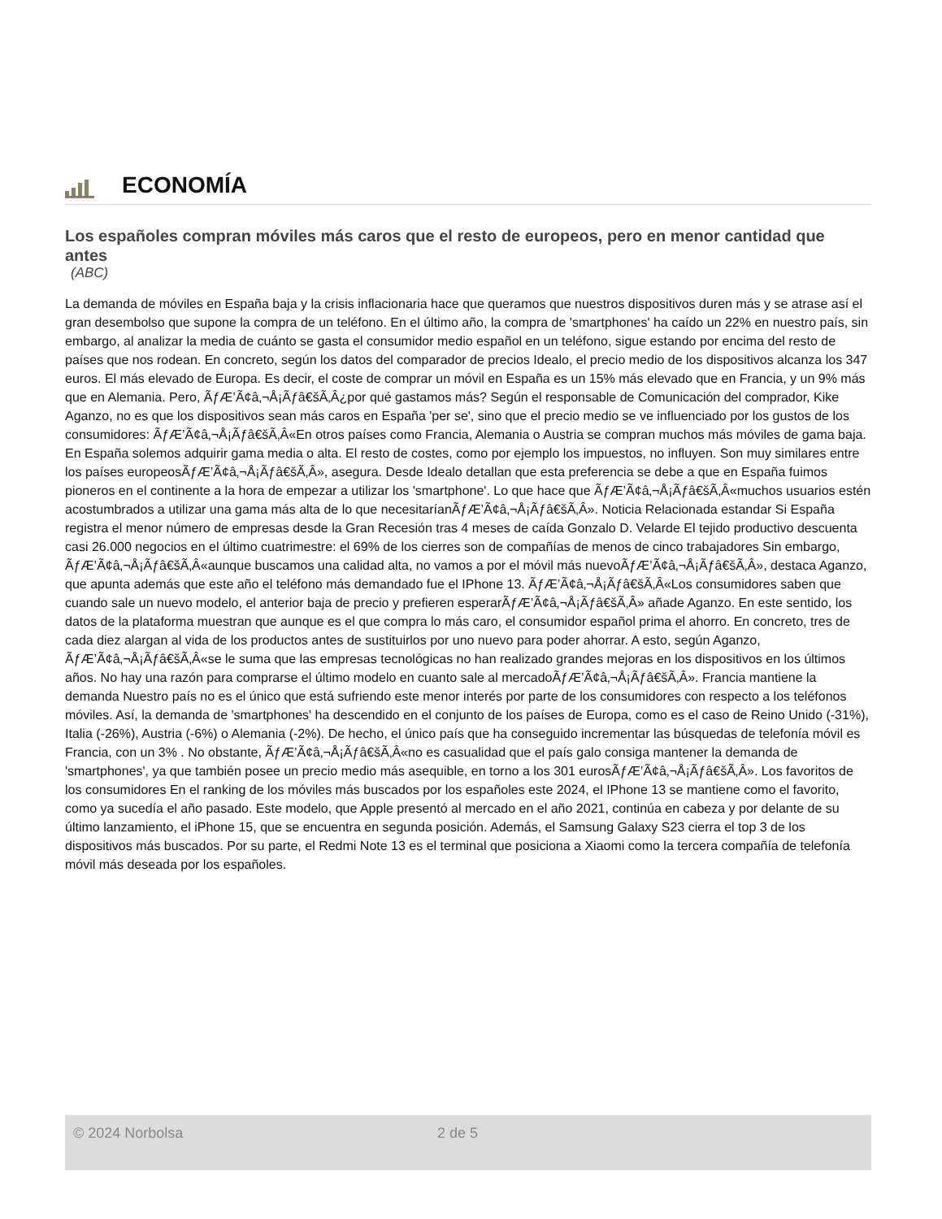ECONOMÍA
Los españoles compran móviles más caros que el resto de europeos, pero en menor cantidad que antes
(ABC)
La demanda de móviles en España baja y la crisis inflacionaria hace que queramos que nuestros dispositivos duren más y se atrase así el gran desembolso que supone la compra de un teléfono. En el último año, la compra de 'smartphones' ha caído un 22% en nuestro país, sin embargo, al analizar la media de cuánto se gasta el consumidor medio español en un teléfono, sigue estando por encima del resto de países que nos rodean. En concreto, según los datos del comparador de precios Idealo, el precio medio de los dispositivos alcanza los 347 euros. El más elevado de Europa. Es decir, el coste de comprar un móvil en España es un 15% más elevado que en Francia, y un 9% más que en Alemania. Pero, ÃƒÆ’Ã¢â‚¬Å¡Ãƒâ€šÃ‚Â¿por qué gastamos más? Según el responsable de Comunicación del comprador, Kike Aganzo, no es que los dispositivos sean más caros en España 'per se', sino que el precio medio se ve influenciado por los gustos de los consumidores: ÃƒÆ’Ã¢â‚¬Å¡Ãƒâ€šÃ‚Â«En otros países como Francia, Alemania o Austria se compran muchos más móviles de gama baja. En España solemos adquirir gama media o alta. El resto de costes, como por ejemplo los impuestos, no influyen. Son muy similares entre los países europeosÃƒÆ’Ã¢â‚¬Å¡Ãƒâ€šÃ‚Â», asegura. Desde Idealo detallan que esta preferencia se debe a que en España fuimos pioneros en el continente a la hora de empezar a utilizar los 'smartphone'. Lo que hace que ÃƒÆ’Ã¢â‚¬Å¡Ãƒâ€šÃ‚Â«muchos usuarios estén acostumbrados a utilizar una gama más alta de lo que necesitaríanÃƒÆ’Ã¢â‚¬Å¡Ãƒâ€šÃ‚Â». Noticia Relacionada estandar Si España registra el menor número de empresas desde la Gran Recesión tras 4 meses de caída Gonzalo D. Velarde El tejido productivo descuenta casi 26.000 negocios en el último cuatrimestre: el 69% de los cierres son de compañías de menos de cinco trabajadores Sin embargo, ÃƒÆ’Ã¢â‚¬Å¡Ãƒâ€šÃ‚Â«aunque buscamos una calidad alta, no vamos a por el móvil más nuevoÃƒÆ’Ã¢â‚¬Å¡Ãƒâ€šÃ‚Â», destaca Aganzo, que apunta además que este año el teléfono más demandado fue el IPhone 13. ÃƒÆ’Ã¢â‚¬Å¡Ãƒâ€šÃ‚Â«Los consumidores saben que cuando sale un nuevo modelo, el anterior baja de precio y prefieren esperarÃƒÆ’Ã¢â‚¬Å¡Ãƒâ€šÃ‚Â» añade Aganzo. En este sentido, los datos de la plataforma muestran que aunque es el que compra lo más caro, el consumidor español prima el ahorro. En concreto, tres de cada diez alargan al vida de los productos antes de sustituirlos por uno nuevo para poder ahorrar. A esto, según Aganzo, ÃƒÆ’Ã¢â‚¬Å¡Ãƒâ€šÃ‚Â«se le suma que las empresas tecnológicas no han realizado grandes mejoras en los dispositivos en los últimos años. No hay una razón para comprarse el último modelo en cuanto sale al mercadoÃƒÆ’Ã¢â‚¬Å¡Ãƒâ€šÃ‚Â». Francia mantiene la demanda Nuestro país no es el único que está sufriendo este menor interés por parte de los consumidores con respecto a los teléfonos móviles. Así, la demanda de 'smartphones' ha descendido en el conjunto de los países de Europa, como es el caso de Reino Unido (-31%), Italia (-26%), Austria (-6%) o Alemania (-2%). De hecho, el único país que ha conseguido incrementar las búsquedas de telefonía móvil es Francia, con un 3% . No obstante, ÃƒÆ’Ã¢â‚¬Å¡Ãƒâ€šÃ‚Â«no es casualidad que el país galo consiga mantener la demanda de 'smartphones', ya que también posee un precio medio más asequible, en torno a los 301 eurosÃƒÆ’Ã¢â‚¬Å¡Ãƒâ€šÃ‚Â». Los favoritos de los consumidores En el ranking de los móviles más buscados por los españoles este 2024, el IPhone 13 se mantiene como el favorito, como ya sucedía el año pasado. Este modelo, que Apple presentó al mercado en el año 2021, continúa en cabeza y por delante de su último lanzamiento, el iPhone 15, que se encuentra en segunda posición. Además, el Samsung Galaxy S23 cierra el top 3 de los dispositivos más buscados. Por su parte, el Redmi Note 13 es el terminal que posiciona a Xiaomi como la tercera compañía de telefonía móvil más deseada por los españoles.
© 2024 Norbolsa 2 de 5